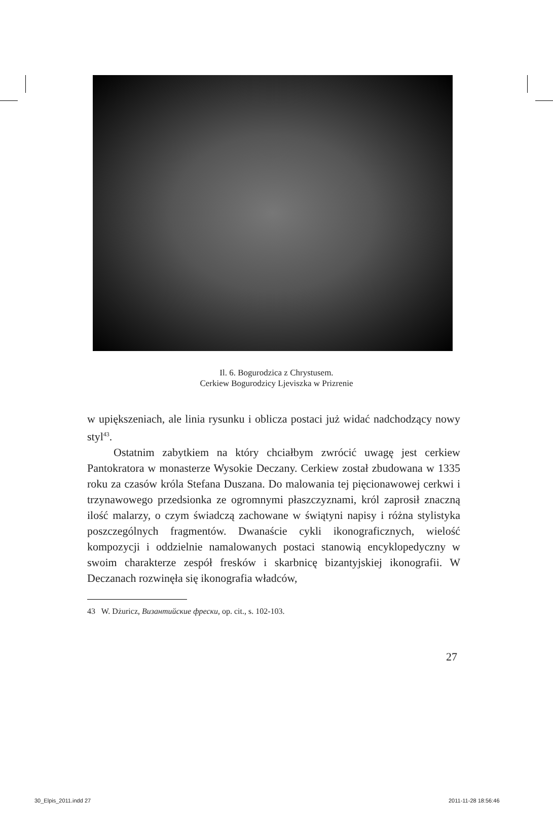Il. 6. Bogurodzica z Chrystusem.
Cerkiew Bogurodzicy Ljeviszka w Prizrenie
w upiększeniach, ale linia rysunku i oblicza postaci już widać nadchodzący nowy styl<sup>43</sup>.
Ostatnim zabytkiem na który chciałbym zwrócić uwagę jest cerkiew Pantokratora w monasterze Wysokie Deczany. Cerkiew został zbudowana w 1335 roku za czasów króla Stefana Duszana. Do malowania tej pięcionawowej cerkwi i trzynawowego przedsionka ze ogromnymi płaszczyznami, król zaprosił znaczną ilość malarzy, o czym świadczą zachowane w świątyni napisy i różna stylistyka poszczególnych fragmentów. Dwanaście cykli ikonograficznych, wielość kompozycji i oddzielnie namalowanych postaci stanowią encyklopedyczny w swoim charakterze zespół fresków i skarbnicę bizantyjskiej ikonografii. W Deczanach rozwinęła się ikonografia władców,
43 W. Dżuricz, Византийские фрески, op. cit., s. 102-103.
27
30_Elpis_2011.indd 27 2011-11-28 18:56:46